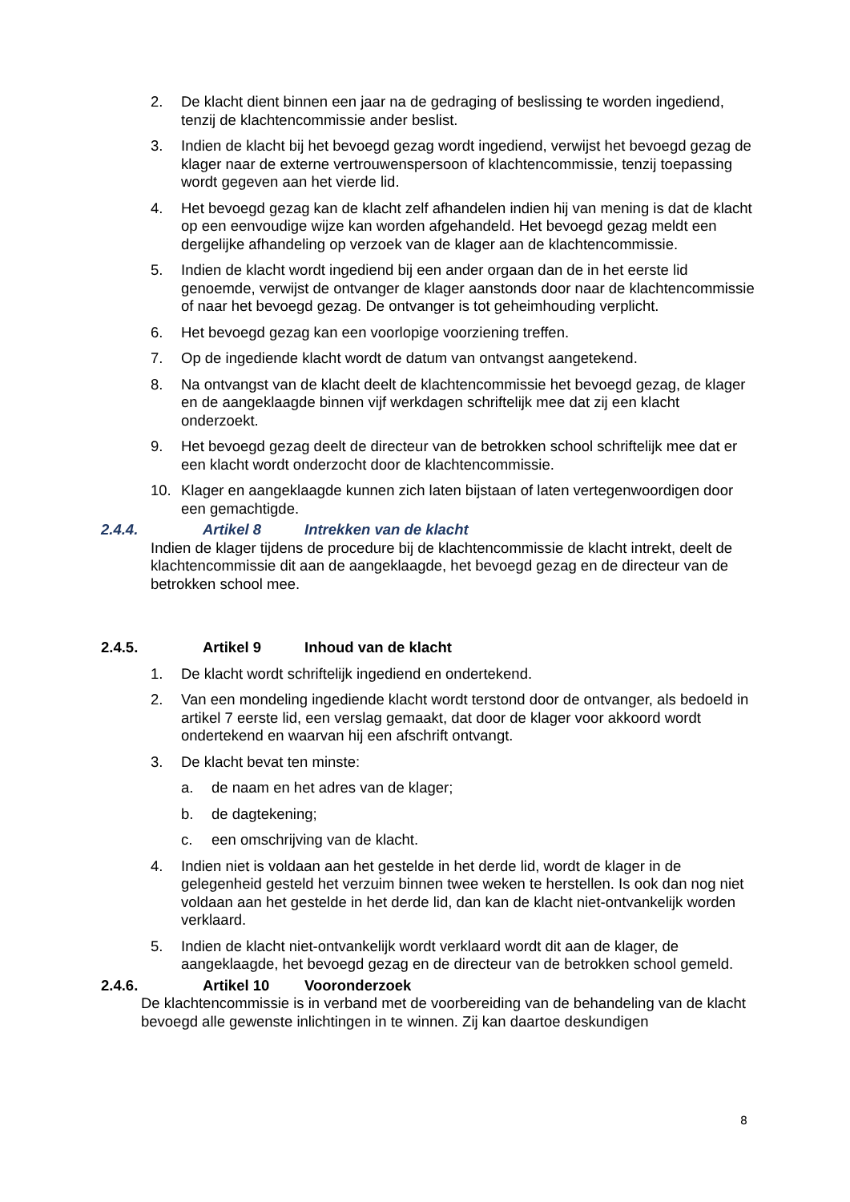2. De klacht dient binnen een jaar na de gedraging of beslissing te worden ingediend, tenzij de klachtencommissie ander beslist.
3. Indien de klacht bij het bevoegd gezag wordt ingediend, verwijst het bevoegd gezag de klager naar de externe vertrouwenspersoon of klachtencommissie, tenzij toepassing wordt gegeven aan het vierde lid.
4. Het bevoegd gezag kan de klacht zelf afhandelen indien hij van mening is dat de klacht op een eenvoudige wijze kan worden afgehandeld. Het bevoegd gezag meldt een dergelijke afhandeling op verzoek van de klager aan de klachtencommissie.
5. Indien de klacht wordt ingediend bij een ander orgaan dan de in het eerste lid genoemde, verwijst de ontvanger de klager aanstonds door naar de klachtencommissie of naar het bevoegd gezag. De ontvanger is tot geheimhouding verplicht.
6. Het bevoegd gezag kan een voorlopige voorziening treffen.
7. Op de ingediende klacht wordt de datum van ontvangst aangetekend.
8. Na ontvangst van de klacht deelt de klachtencommissie het bevoegd gezag, de klager en de aangeklaagde binnen vijf werkdagen schriftelijk mee dat zij een klacht onderzoekt.
9. Het bevoegd gezag deelt de directeur van de betrokken school schriftelijk mee dat er een klacht wordt onderzocht door de klachtencommissie.
10. Klager en aangeklaagde kunnen zich laten bijstaan of laten vertegenwoordigen door een gemachtigde.
2.4.4. Artikel 8 Intrekken van de klacht
Indien de klager tijdens de procedure bij de klachtencommissie de klacht intrekt, deelt de klachtencommissie dit aan de aangeklaagde, het bevoegd gezag en de directeur van de betrokken school mee.
2.4.5. Artikel 9 Inhoud van de klacht
1. De klacht wordt schriftelijk ingediend en ondertekend.
2. Van een mondeling ingediende klacht wordt terstond door de ontvanger, als bedoeld in artikel 7 eerste lid, een verslag gemaakt, dat door de klager voor akkoord wordt ondertekend en waarvan hij een afschrift ontvangt.
3. De klacht bevat ten minste:
a. de naam en het adres van de klager;
b. de dagtekening;
c. een omschrijving van de klacht.
4. Indien niet is voldaan aan het gestelde in het derde lid, wordt de klager in de gelegenheid gesteld het verzuim binnen twee weken te herstellen. Is ook dan nog niet voldaan aan het gestelde in het derde lid, dan kan de klacht niet-ontvankelijk worden verklaard.
5. Indien de klacht niet-ontvankelijk wordt verklaard wordt dit aan de klager, de aangeklaagde, het bevoegd gezag en de directeur van de betrokken school gemeld.
2.4.6. Artikel 10 Vooronderzoek
De klachtencommissie is in verband met de voorbereiding van de behandeling van de klacht bevoegd alle gewenste inlichtingen in te winnen. Zij kan daartoe deskundigen
8